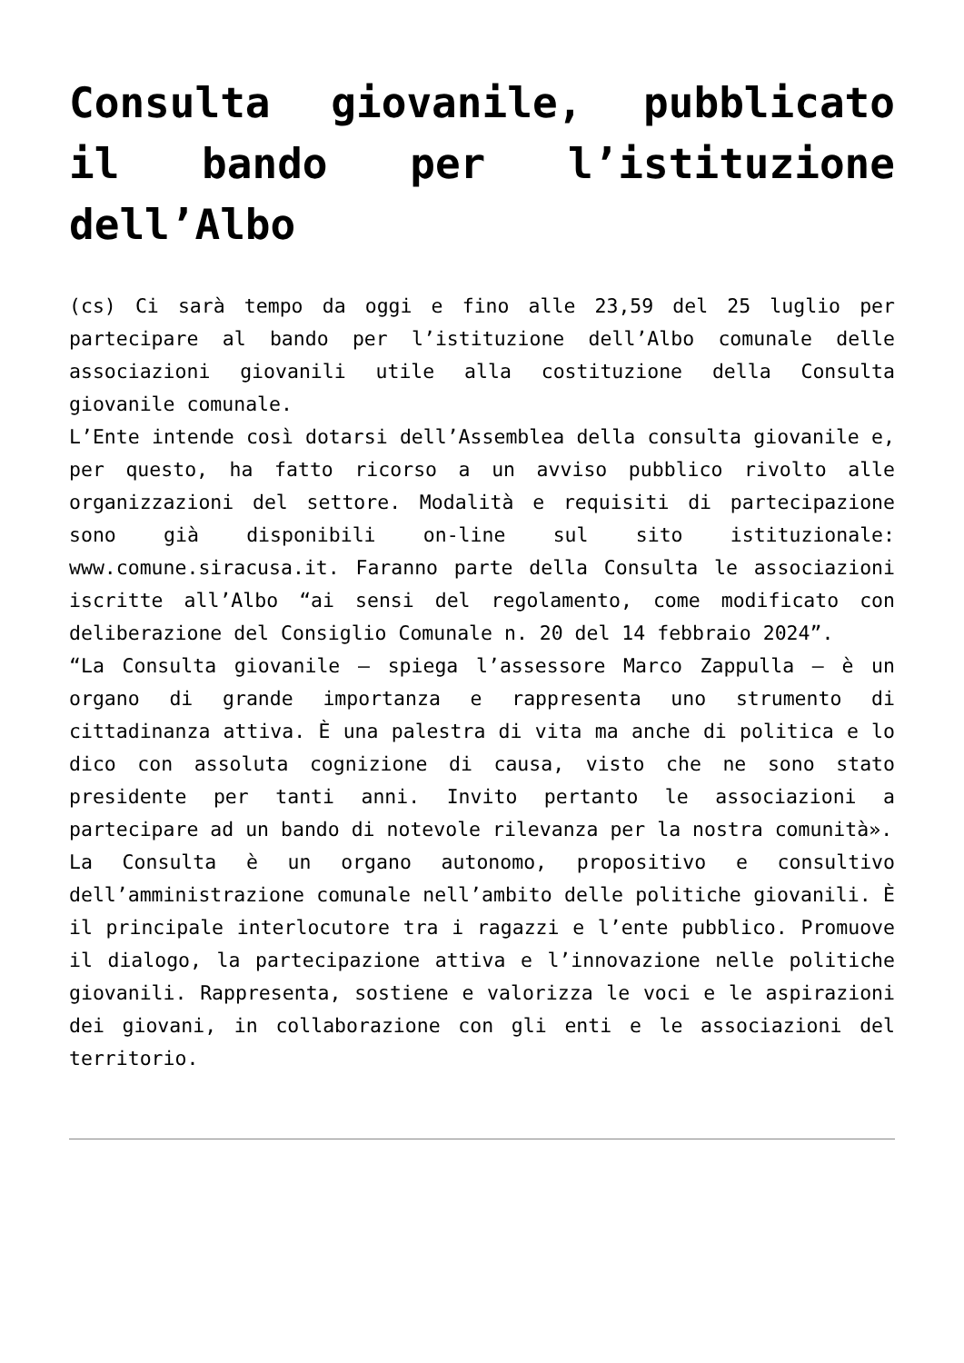Consulta giovanile, pubblicato il bando per l’istituzione dell’Albo
(cs) Ci sarà tempo da oggi e fino alle 23,59 del 25 luglio per partecipare al bando per l’istituzione dell’Albo comunale delle associazioni giovanili utile alla costituzione della Consulta giovanile comunale.
L’Ente intende così dotarsi dell’Assemblea della consulta giovanile e, per questo, ha fatto ricorso a un avviso pubblico rivolto alle organizzazioni del settore. Modalità e requisiti di partecipazione sono già disponibili on-line sul sito istituzionale: www.comune.siracusa.it. Faranno parte della Consulta le associazioni iscritte all’Albo “ai sensi del regolamento, come modificato con deliberazione del Consiglio Comunale n. 20 del 14 febbraio 2024”.
“La Consulta giovanile – spiega l’assessore Marco Zappulla – è un organo di grande importanza e rappresenta uno strumento di cittadinanza attiva. È una palestra di vita ma anche di politica e lo dico con assoluta cognizione di causa, visto che ne sono stato presidente per tanti anni. Invito pertanto le associazioni a partecipare ad un bando di notevole rilevanza per la nostra comunità».
La Consulta è un organo autonomo, propositivo e consultivo dell’amministrazione comunale nell’ambito delle politiche giovanili. È il principale interlocutore tra i ragazzi e l’ente pubblico. Promuove il dialogo, la partecipazione attiva e l’innovazione nelle politiche giovanili. Rappresenta, sostiene e valorizza le voci e le aspirazioni dei giovani, in collaborazione con gli enti e le associazioni del territorio.